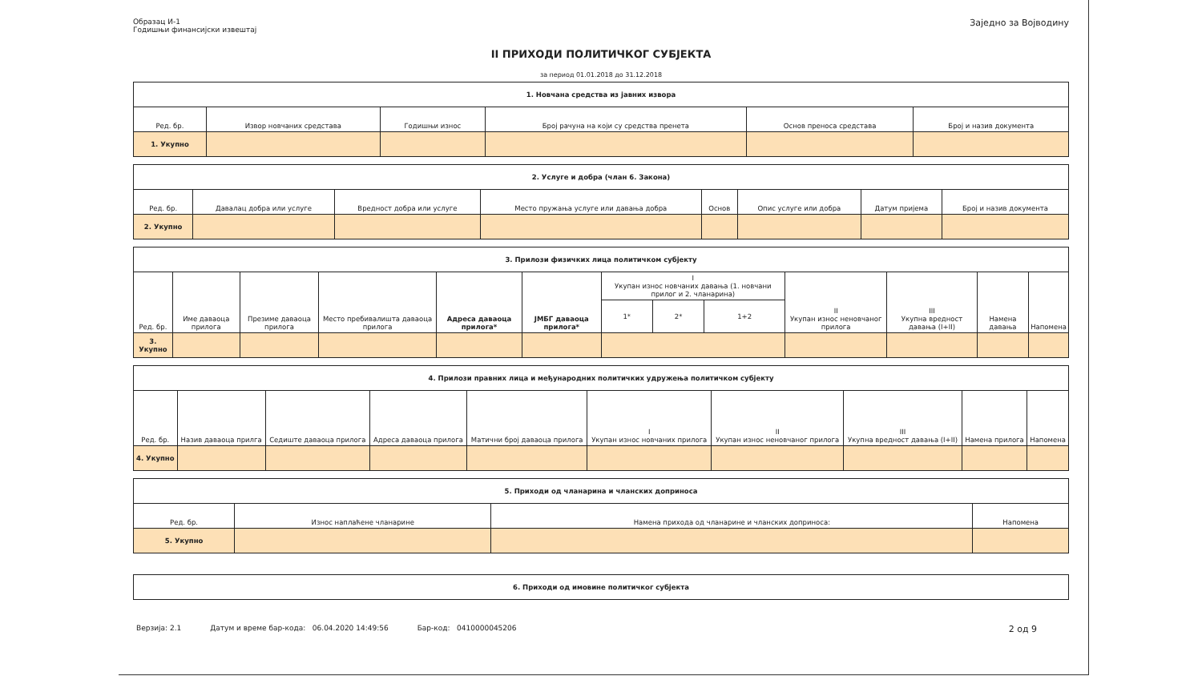Образац И-1
Годишњи финансијски извештај
Заједно за Војводину
II ПРИХОДИ ПОЛИТИЧКОГ СУБЈЕКТА
за период 01.01.2018 до 31.12.2018
| 1. Новчана средства из јавних извора | | | | | |
| --- | --- | --- | --- | --- | --- |
| Ред. бр. | Извор новчаних средстава | Годишњи износ | Број рачуна на који су средства пренета | Основ преноса средстава | Број и назив документа |
| 1. Укупно | | | | | |
| 2. Услуге и добра (члан 6. Закона) | | | | | | | |
| --- | --- | --- | --- | --- | --- | --- | --- |
| Ред. бр. | Давалац добра или услуге | Вредност добра или услуге | Место пружања услуге или давања добра | Основ | Опис услуге или добра | Датум пријема | Број и назив документа |
| 2. Укупно | | | | | | | |
| 3. Прилози физичких лица политичком субјекту | | | | | | | | | | | | |
| --- | --- | --- | --- | --- | --- | --- | --- | --- | --- | --- | --- | --- |
| Ред. бр. | Име даваоца прилога | Презиме даваоца прилога | Место пребивалишта даваоца прилога | Адреса даваоца прилога* | ЈМБГ даваоца прилога* | I Укупан износ новчаних давања (1. новчани прилог и 2. чланарина) | | | II Укупан износ неновчаног прилога | III Укупна вредност давања (I+II) | Намена давања | Напомена |
| | | | | | | 1* | 2* | 1+2 | | | | |
| 3. Укупно | | | | | | | | | | | | |
| 4. Прилози правних лица и међународних политичких удружења политичком субјекту | | | | | | | | | |
| --- | --- | --- | --- | --- | --- | --- | --- | --- | --- |
| Ред. бр. | Назив даваоца прилга | Седиште даваоца прилога | Адреса даваоца прилога | Матични број даваоца прилога | I Укупан износ новчаних прилога | II Укупан износ неновчаног прилога | III Укупна вредност давања (I+II) | Намена прилога | Напомена |
| 4. Укупно | | | | | | | | | |
| 5. Приходи од чланарина и чланских доприноса | | | |
| --- | --- | --- | --- |
| Ред. бр. | Износ наплаћене чланарине | Намена прихода од чланарине и чланских доприноса: | Напомена |
| 5. Укупно | | | |
| 6. Приходи од имовине политичког субјекта |
| --- |
Верзија: 2.1 Датум и време бар-кода: 06.04.2020 14:49:56 Бар-код: 0410000045206 2 од 9